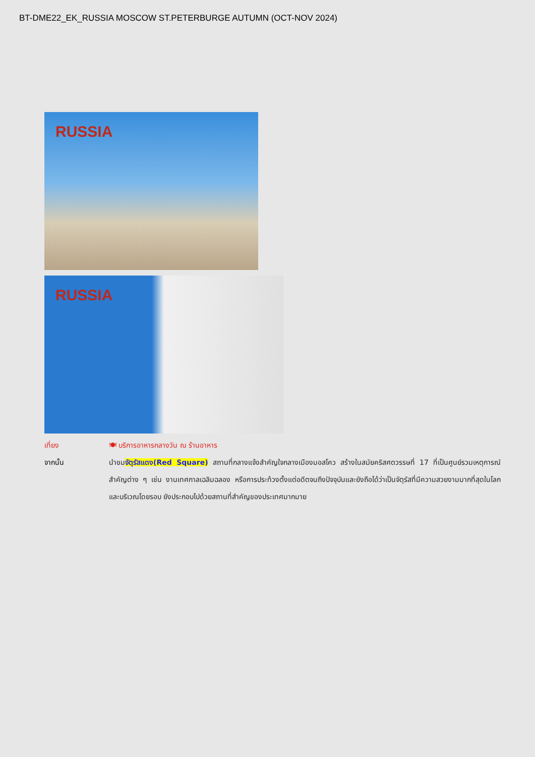BT-DME22_EK_RUSSIA MOSCOW ST.PETERBURGE AUTUMN (OCT-NOV 2024)
RUSSIA
RUSSIA
เที่ยง 🍽 บริการอาหารกลางวัน ณ ร้านอาหาร
จากนั้น นำชมจัตุรัสแดง(Red Square) สถานที่กลางแจ้งสำคัญใจกลางเมืองมอสโคว สร้างในสมัยคริสศตวรรษที่ 17 ที่เป็นศูนย์รวมเหตุการณ์สำคัญต่าง ๆ เช่น งานเทศกาลเฉลิมฉลอง หรือการประท้วงตั้งแต่อดีตจนถึงปัจจุบันและยังถือได้ว่าเป็นจัตุรัสที่มีความสวยงามมากที่สุดในโลก และบริเวณโดยรอบ ยังประกอบไปด้วยสถานที่สำคัญของประเทศมากมาย